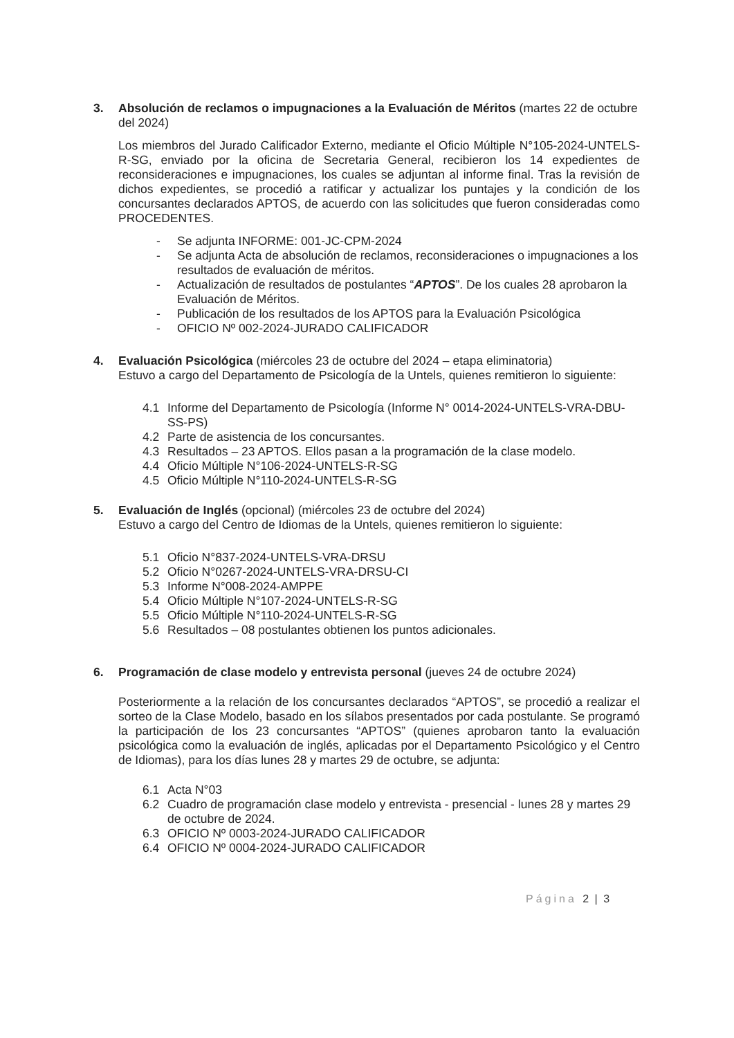3. Absolución de reclamos o impugnaciones a la Evaluación de Méritos (martes 22 de octubre del 2024)
Los miembros del Jurado Calificador Externo, mediante el Oficio Múltiple N°105-2024-UNTELS-R-SG, enviado por la oficina de Secretaria General, recibieron los 14 expedientes de reconsideraciones e impugnaciones, los cuales se adjuntan al informe final. Tras la revisión de dichos expedientes, se procedió a ratificar y actualizar los puntajes y la condición de los concursantes declarados APTOS, de acuerdo con las solicitudes que fueron consideradas como PROCEDENTES.
- Se adjunta INFORME: 001-JC-CPM-2024
- Se adjunta Acta de absolución de reclamos, reconsideraciones o impugnaciones a los resultados de evaluación de méritos.
- Actualización de resultados de postulantes “APTOS”. De los cuales 28 aprobaron la Evaluación de Méritos.
- Publicación de los resultados de los APTOS para la Evaluación Psicológica
- OFICIO Nº 002-2024-JURADO CALIFICADOR
4. Evaluación Psicológica (miércoles 23 de octubre del 2024 – etapa eliminatoria)
Estuvo a cargo del Departamento de Psicología de la Untels, quienes remitieron lo siguiente:
4.1 Informe del Departamento de Psicología (Informe N° 0014-2024-UNTELS-VRA-DBU-SS-PS)
4.2 Parte de asistencia de los concursantes.
4.3 Resultados – 23 APTOS. Ellos pasan a la programación de la clase modelo.
4.4 Oficio Múltiple N°106-2024-UNTELS-R-SG
4.5 Oficio Múltiple N°110-2024-UNTELS-R-SG
5. Evaluación de Inglés (opcional) (miércoles 23 de octubre del 2024)
Estuvo a cargo del Centro de Idiomas de la Untels, quienes remitieron lo siguiente:
5.1 Oficio N°837-2024-UNTELS-VRA-DRSU
5.2 Oficio N°0267-2024-UNTELS-VRA-DRSU-CI
5.3 Informe N°008-2024-AMPPE
5.4 Oficio Múltiple N°107-2024-UNTELS-R-SG
5.5 Oficio Múltiple N°110-2024-UNTELS-R-SG
5.6 Resultados – 08 postulantes obtienen los puntos adicionales.
6. Programación de clase modelo y entrevista personal (jueves 24 de octubre 2024)
Posteriormente a la relación de los concursantes declarados “APTOS”, se procedió a realizar el sorteo de la Clase Modelo, basado en los sílabos presentados por cada postulante. Se programó la participación de los 23 concursantes “APTOS” (quienes aprobaron tanto la evaluación psicológica como la evaluación de inglés, aplicadas por el Departamento Psicológico y el Centro de Idiomas), para los días lunes 28 y martes 29 de octubre, se adjunta:
6.1 Acta N°03
6.2 Cuadro de programación clase modelo y entrevista - presencial - lunes 28 y martes 29 de octubre de 2024.
6.3 OFICIO Nº 0003-2024-JURADO CALIFICADOR
6.4 OFICIO Nº 0004-2024-JURADO CALIFICADOR
Página 2 | 3